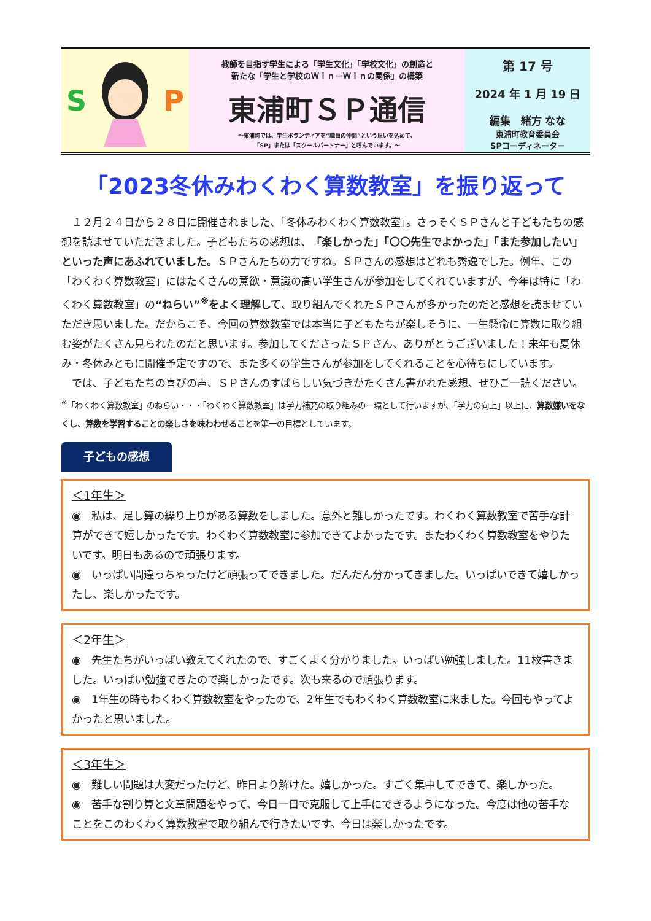S P
教師を目指す学生による「学生文化」「学校文化」の創造と
新たな「学生と学校のＷｉｎ－Ｗｉｎの関係」の構築
東浦町ＳＰ通信
～東浦町では、学生ボランティアを“職員の仲間”という思いを込めて、
「SP」または「スクールパートナー」と呼んでいます。～
第 17 号
2024 年 1 月 19 日
編集　緒方 なな
東浦町教育委員会
SPコーディネーター
「2023冬休みわくわく算数教室」を振り返って
　１２月２４日から２８日に開催されました、「冬休みわくわく算数教室」。さっそくＳＰさんと子どもたちの感想を読ませていただきました。子どもたちの感想は、「楽しかった」「〇〇先生でよかった」「また参加したい」といった声にあふれていました。ＳＰさんたちの力ですね。ＳＰさんの感想はどれも秀逸でした。例年、この「わくわく算数教室」にはたくさんの意欲・意識の高い学生さんが参加をしてくれていますが、今年は特に「わくわく算数教室」の“ねらい”<sup>※</sup>をよく理解して、取り組んでくれたＳＰさんが多かったのだと感想を読ませていただき思いました。だからこそ、今回の算数教室では本当に子どもたちが楽しそうに、一生懸命に算数に取り組む姿がたくさん見られたのだと思います。参加してくださったＳＰさん、ありがとうございました！来年も夏休み・冬休みともに開催予定ですので、また多くの学生さんが参加をしてくれることを心待ちにしています。
　では、子どもたちの喜びの声、ＳＰさんのすばらしい気づきがたくさん書かれた感想、ぜひご一読ください。
<sup>※</sup>「わくわく算数教室」のねらい・・・「わくわく算数教室」は学力補充の取り組みの一環として行いますが、「学力の向上」以上に、算数嫌いをなくし、算数を学習することの楽しさを味わわせることを第一の目標としています。
子どもの感想
＜1年生＞
◉　私は、足し算の繰り上りがある算数をしました。意外と難しかったです。わくわく算数教室で苦手な計算ができて嬉しかったです。わくわく算数教室に参加できてよかったです。またわくわく算数教室をやりたいです。明日もあるので頑張ります。
◉　いっぱい間違っちゃったけど頑張ってできました。だんだん分かってきました。いっぱいできて嬉しかったし、楽しかったです。
＜2年生＞
◉　先生たちがいっぱい教えてくれたので、すごくよく分かりました。いっぱい勉強しました。11枚書きました。いっぱい勉強できたので楽しかったです。次も来るので頑張ります。
◉　1年生の時もわくわく算数教室をやったので、2年生でもわくわく算数教室に来ました。今回もやってよかったと思いました。
＜3年生＞
◉　難しい問題は大変だったけど、昨日より解けた。嬉しかった。すごく集中してできて、楽しかった。
◉　苦手な割り算と文章問題をやって、今日一日で克服して上手にできるようになった。今度は他の苦手なことをこのわくわく算数教室で取り組んで行きたいです。今日は楽しかったです。